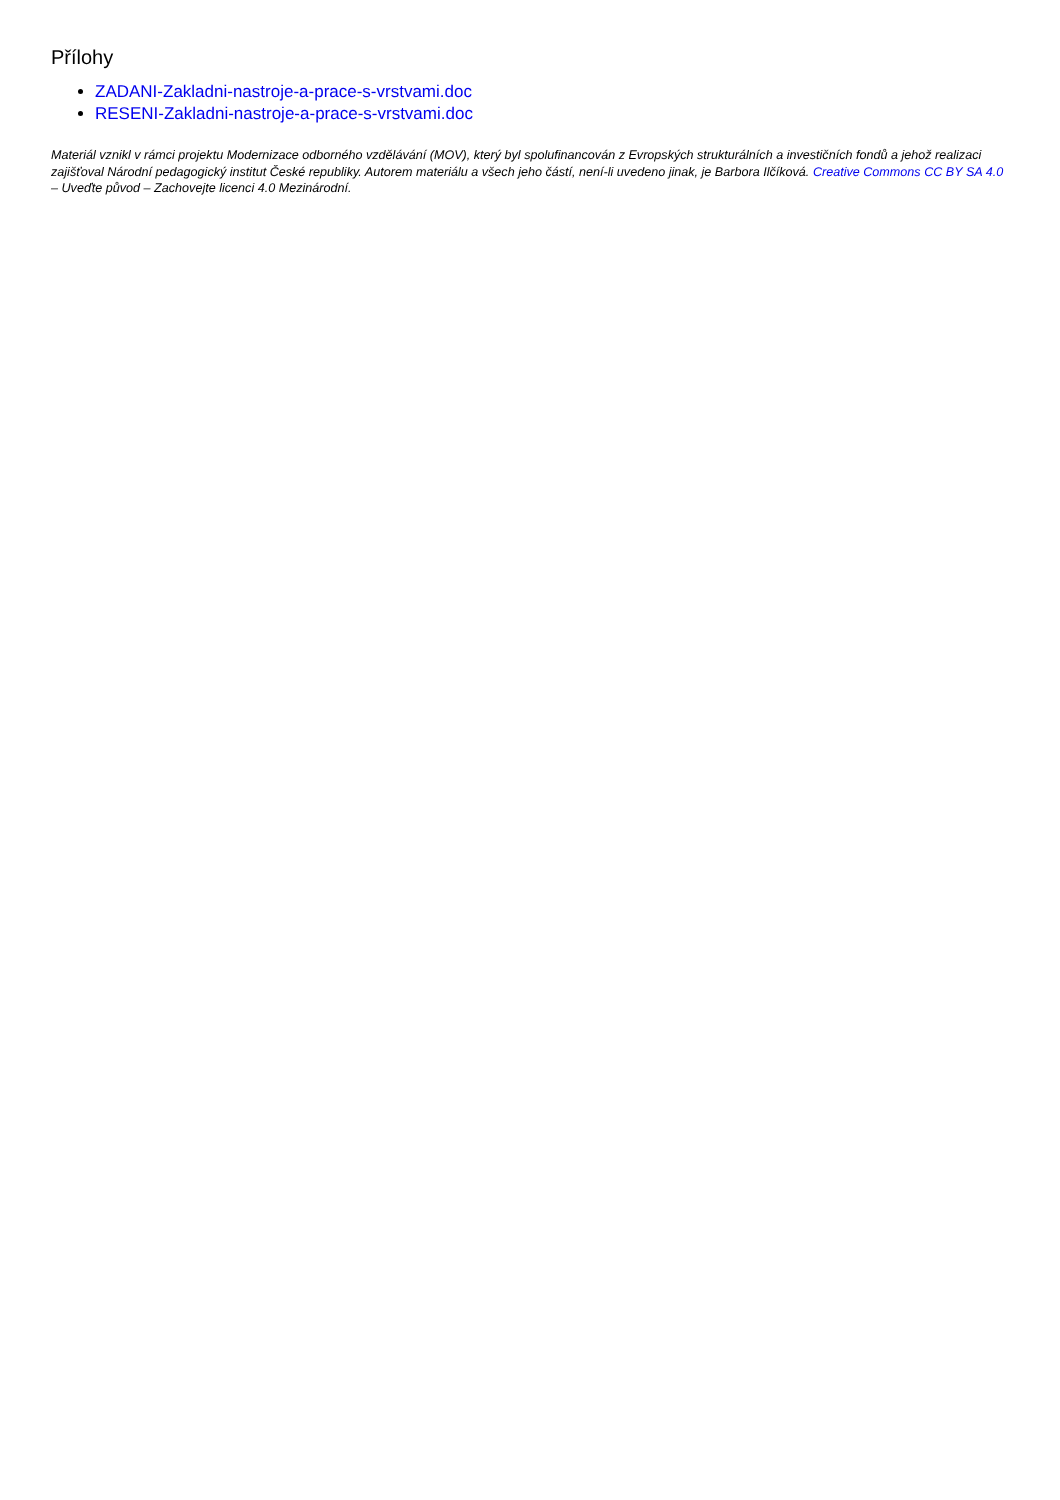Přílohy
ZADANI-Zakladni-nastroje-a-prace-s-vrstvami.doc
RESENI-Zakladni-nastroje-a-prace-s-vrstvami.doc
Materiál vznikl v rámci projektu Modernizace odborného vzdělávání (MOV), který byl spolufinancován z Evropských strukturálních a investičních fondů a jehož realizaci zajišťoval Národní pedagogický institut České republiky. Autorem materiálu a všech jeho částí, není-li uvedeno jinak, je Barbora Ilčíková. Creative Commons CC BY SA 4.0 – Uveďte původ – Zachovejte licenci 4.0 Mezinárodní.